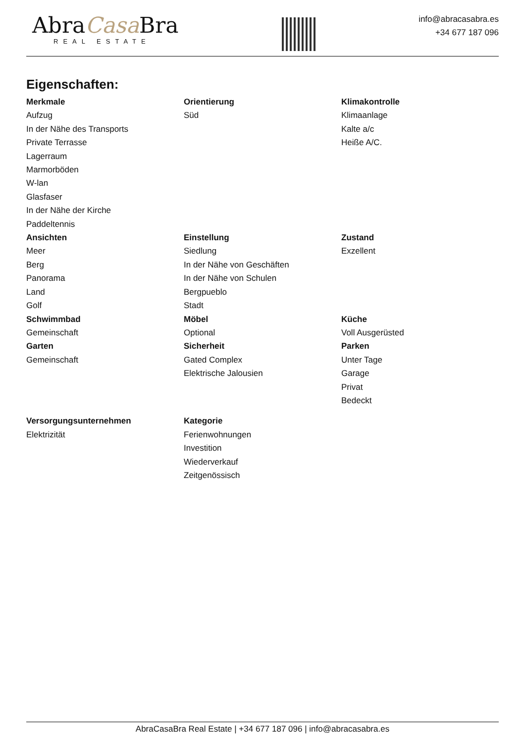AbraCasa Bra
REAL ESTATE
info@abracasabra.es
+34 677 187 096
Eigenschaften:
Merkmale
Aufzug
In der Nähe des Transports
Private Terrasse
Lagerraum
Marmorböden
W-lan
Glasfaser
In der Nähe der Kirche
Paddeltennis
Orientierung
Süd
Klimakontrolle
Klimaanlage
Kalte a/c
Heiße A/C.
Ansichten
Meer
Berg
Panorama
Land
Golf
Einstellung
Siedlung
In der Nähe von Geschäften
In der Nähe von Schulen
Bergpueblo
Stadt
Zustand
Exzellent
Schwimmbad
Gemeinschaft
Möbel
Optional
Küche
Voll Ausgerüsted
Garten
Gemeinschaft
Sicherheit
Gated Complex
Elektrische Jalousien
Parken
Unter Tage
Garage
Privat
Bedeckt
Versorgungsunternehmen
Elektrizität
Kategorie
Ferienwohnungen
Investition
Wiederverkauf
Zeitgenössisch
AbraCasaBra Real Estate | +34 677 187 096 | info@abracasabra.es